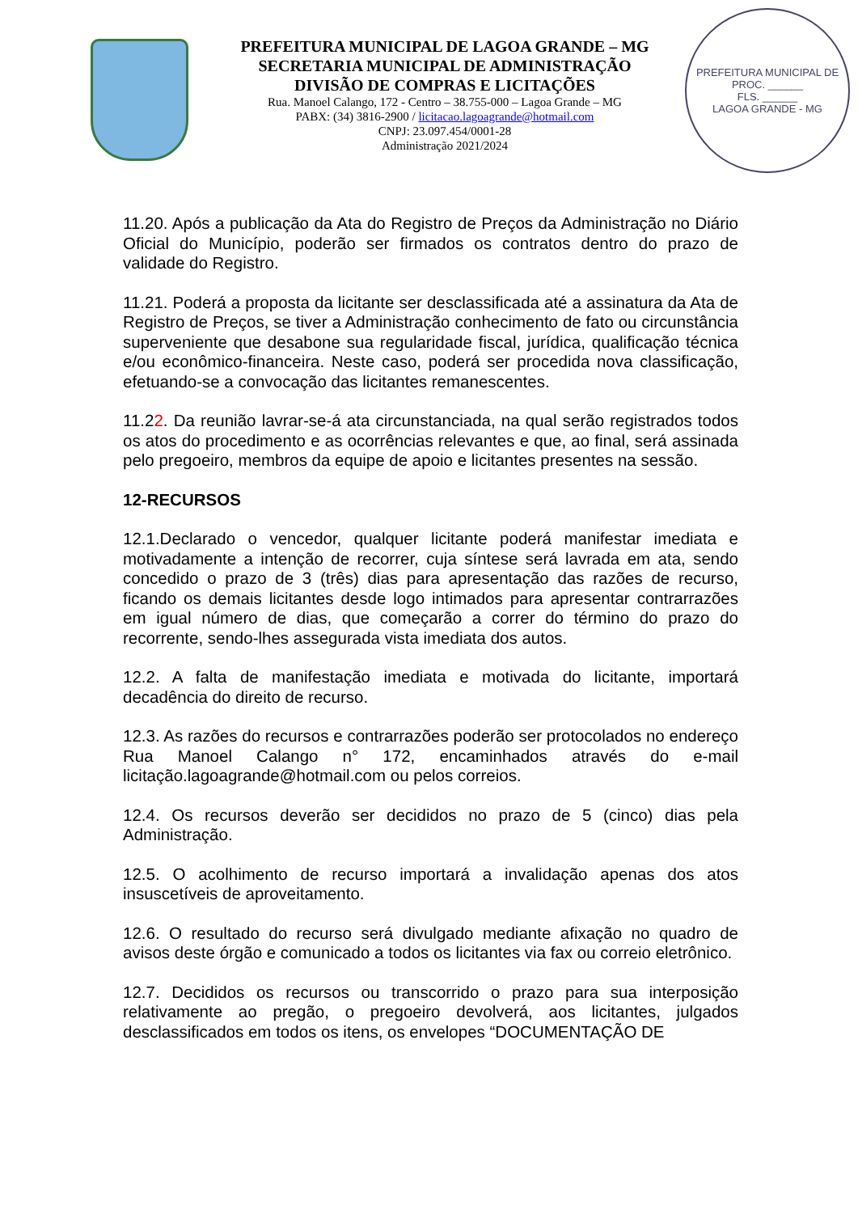PREFEITURA MUNICIPAL DE LAGOA GRANDE – MG
SECRETARIA MUNICIPAL DE ADMINISTRAÇÃO
DIVISÃO DE COMPRAS E LICITAÇÕES
Rua. Manoel Calango, 172 - Centro – 38.755-000 – Lagoa Grande – MG
PABX: (34) 3816-2900 / licitacao.lagoagrande@hotmail.com
CNPJ: 23.097.454/0001-28
Administração 2021/2024
PREFEITURA MUNICIPAL DE
PROC. ______
FLS. ______
LAGOA GRANDE - MG
11.20. Após a publicação da Ata do Registro de Preços da Administração no Diário Oficial do Município, poderão ser firmados os contratos dentro do prazo de validade do Registro.
11.21. Poderá a proposta da licitante ser desclassificada até a assinatura da Ata de Registro de Preços, se tiver a Administração conhecimento de fato ou circunstância superveniente que desabone sua regularidade fiscal, jurídica, qualificação técnica e/ou econômico-financeira. Neste caso, poderá ser procedida nova classificação, efetuando-se a convocação das licitantes remanescentes.
11.22. Da reunião lavrar-se-á ata circunstanciada, na qual serão registrados todos os atos do procedimento e as ocorrências relevantes e que, ao final, será assinada pelo pregoeiro, membros da equipe de apoio e licitantes presentes na sessão.
12-RECURSOS
12.1.Declarado o vencedor, qualquer licitante poderá manifestar imediata e motivadamente a intenção de recorrer, cuja síntese será lavrada em ata, sendo concedido o prazo de 3 (três) dias para apresentação das razões de recurso, ficando os demais licitantes desde logo intimados para apresentar contrarrazões em igual número de dias, que começarão a correr do término do prazo do recorrente, sendo-lhes assegurada vista imediata dos autos.
12.2. A falta de manifestação imediata e motivada do licitante, importará decadência do direito de recurso.
12.3. As razões do recursos e contrarrazões poderão ser protocolados no endereço Rua Manoel Calango n° 172, encaminhados através do e-mail licitação.lagoagrande@hotmail.com ou pelos correios.
12.4. Os recursos deverão ser decididos no prazo de 5 (cinco) dias pela Administração.
12.5. O acolhimento de recurso importará a invalidação apenas dos atos insuscetíveis de aproveitamento.
12.6. O resultado do recurso será divulgado mediante afixação no quadro de avisos deste órgão e comunicado a todos os licitantes via fax ou correio eletrônico.
12.7. Decididos os recursos ou transcorrido o prazo para sua interposição relativamente ao pregão, o pregoeiro devolverá, aos licitantes, julgados desclassificados em todos os itens, os envelopes “DOCUMENTAÇÃO DE